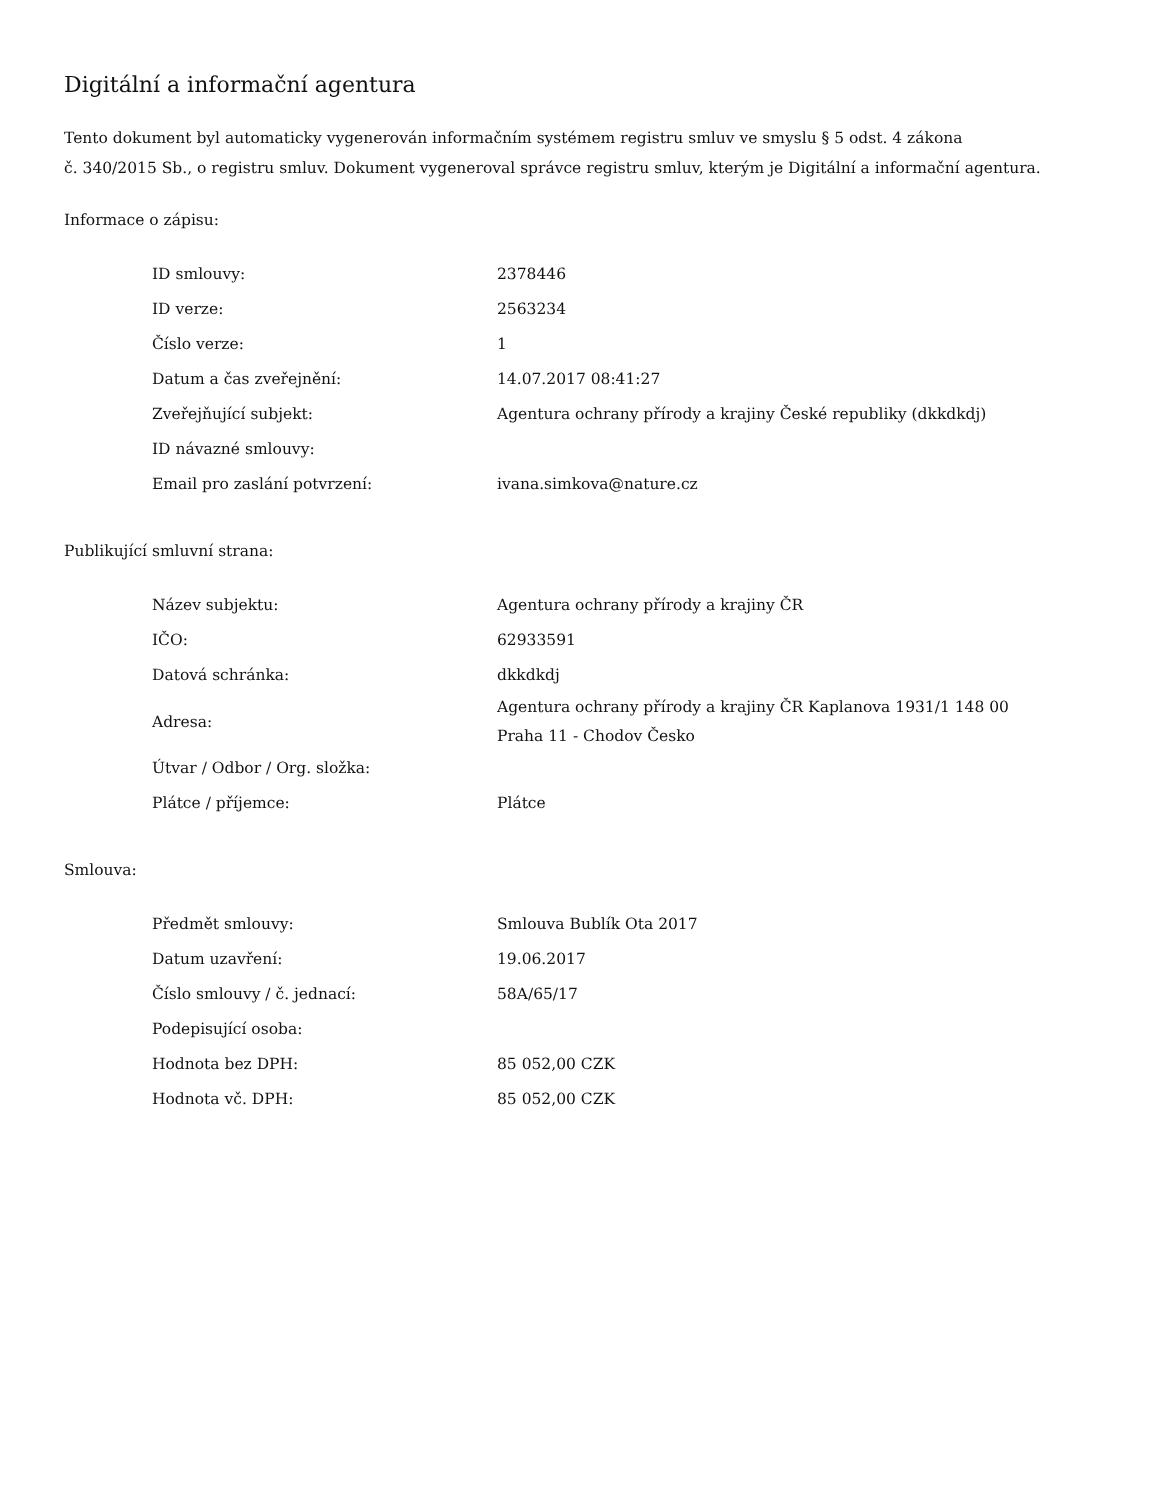Digitální a informační agentura
Tento dokument byl automaticky vygenerován informačním systémem registru smluv ve smyslu § 5 odst. 4 zákona
č. 340/2015 Sb., o registru smluv. Dokument vygeneroval správce registru smluv, kterým je Digitální a informační agentura.
Informace o zápisu:
| ID smlouvy: | 2378446 |
| ID verze: | 2563234 |
| Číslo verze: | 1 |
| Datum a čas zveřejnění: | 14.07.2017 08:41:27 |
| Zveřejňující subjekt: | Agentura ochrany přírody a krajiny České republiky (dkkdkdj) |
| ID návazné smlouvy: | |
| Email pro zaslání potvrzení: | ivana.simkova@nature.cz |
Publikující smluvní strana:
| Název subjektu: | Agentura ochrany přírody a krajiny ČR |
| IČO: | 62933591 |
| Datová schránka: | dkkdkdj |
| Adresa: | Agentura ochrany přírody a krajiny ČR Kaplanova 1931/1 148 00 Praha 11 - Chodov Česko |
| Útvar / Odbor / Org. složka: | |
| Plátce / příjemce: | Plátce |
Smlouva:
| Předmět smlouvy: | Smlouva Bublík Ota 2017 |
| Datum uzavření: | 19.06.2017 |
| Číslo smlouvy / č. jednací: | 58A/65/17 |
| Podepisující osoba: | |
| Hodnota bez DPH: | 85 052,00 CZK |
| Hodnota vč. DPH: | 85 052,00 CZK |